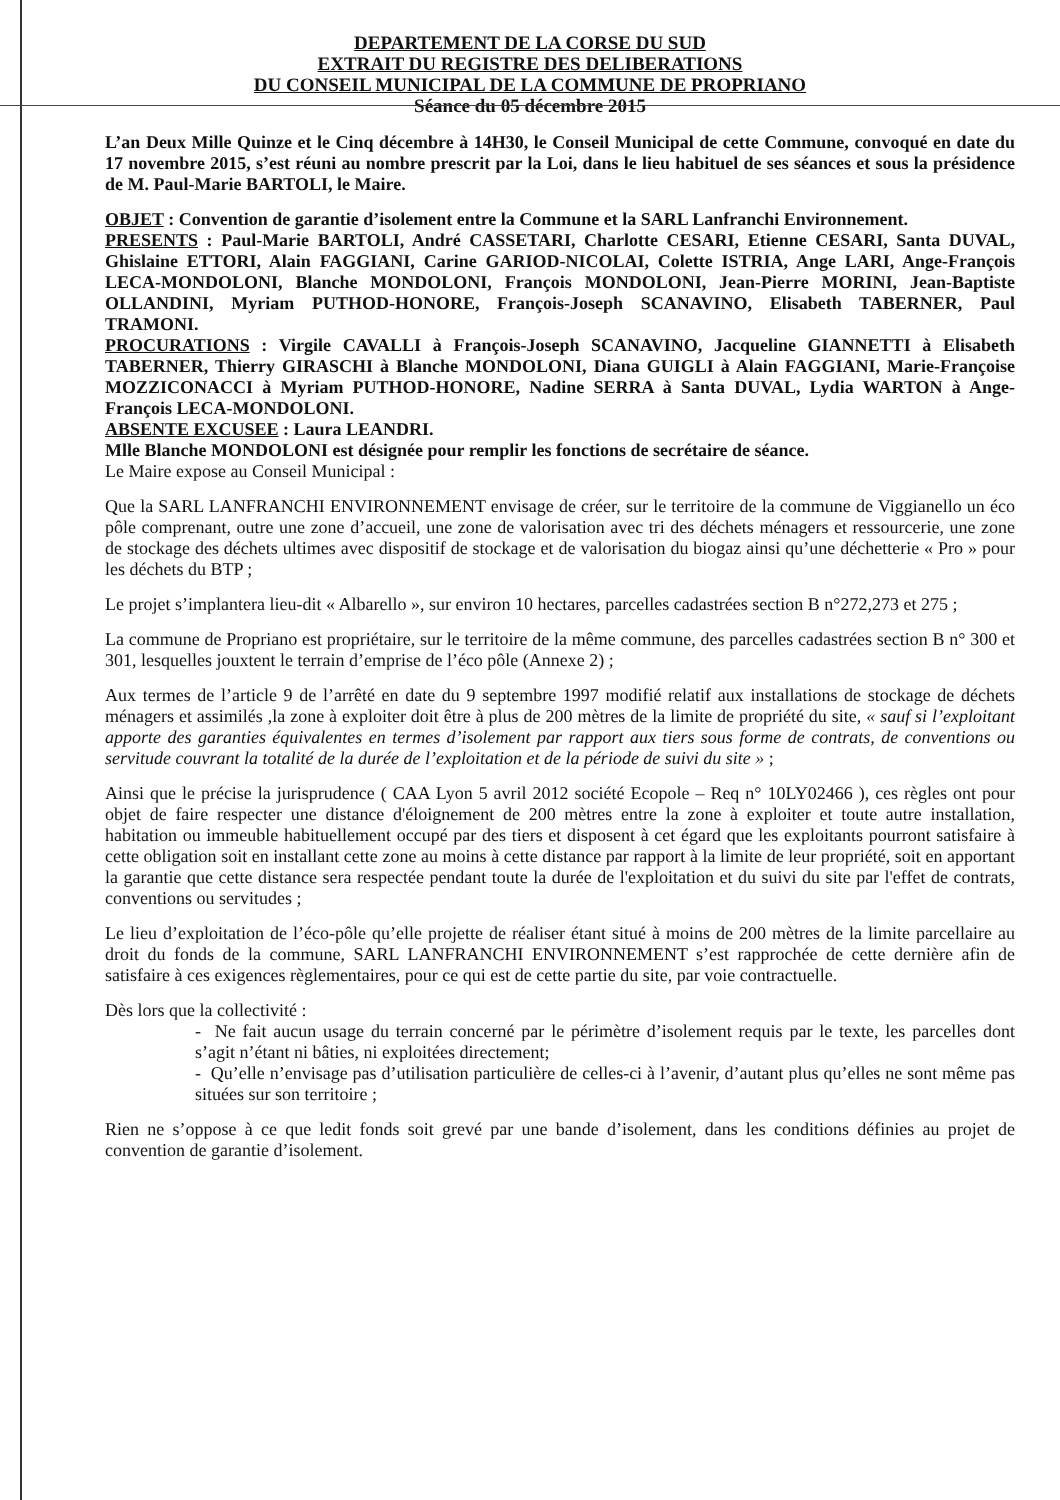DEPARTEMENT DE LA CORSE DU SUD
EXTRAIT DU REGISTRE DES DELIBERATIONS
DU CONSEIL MUNICIPAL DE LA COMMUNE DE PROPRIANO
Séance du 05 décembre 2015
L’an Deux Mille Quinze et le Cinq décembre à 14H30, le Conseil Municipal de cette Commune, convoqué en date du 17 novembre 2015, s’est réuni au nombre prescrit par la Loi, dans le lieu habituel de ses séances et sous la présidence de M. Paul-Marie BARTOLI, le Maire.
OBJET : Convention de garantie d’isolement entre la Commune et la SARL Lanfranchi Environnement.
PRESENTS : Paul-Marie BARTOLI, André CASSETARI, Charlotte CESARI, Etienne CESARI, Santa DUVAL, Ghislaine ETTORI, Alain FAGGIANI, Carine GARIOD-NICOLAI, Colette ISTRIA, Ange LARI, Ange-François LECA-MONDOLONI, Blanche MONDOLONI, François MONDOLONI, Jean-Pierre MORINI, Jean-Baptiste OLLANDINI, Myriam PUTHOD-HONORE, François-Joseph SCANAVINO, Elisabeth TABERNER, Paul TRAMONI.
PROCURATIONS : Virgile CAVALLI à François-Joseph SCANAVINO, Jacqueline GIANNETTI à Elisabeth TABERNER, Thierry GIRASCHI à Blanche MONDOLONI, Diana GUIGLI à Alain FAGGIANI, Marie-Françoise MOZZICONACCI à Myriam PUTHOD-HONORE, Nadine SERRA à Santa DUVAL, Lydia WARTON à Ange-François LECA-MONDOLONI.
ABSENTE EXCUSEE : Laura LEANDRI.
Mlle Blanche MONDOLONI est désignée pour remplir les fonctions de secrétaire de séance.
Le Maire expose au Conseil Municipal :
Que la SARL LANFRANCHI ENVIRONNEMENT envisage de créer, sur le territoire de la commune de Viggianello un éco pôle comprenant, outre une zone d’accueil, une zone de valorisation avec tri des déchets ménagers et ressourcerie, une zone de stockage des déchets ultimes avec dispositif de stockage et de valorisation du biogaz ainsi qu’une déchetterie « Pro » pour les déchets du BTP ;
Le projet s’implantera lieu-dit « Albarello », sur environ 10 hectares, parcelles cadastrées section B n°272,273 et 275 ;
La commune de Propriano est propriétaire, sur le territoire de la même commune, des parcelles cadastrées section B n° 300 et 301, lesquelles jouxtent le terrain d’emprise de l’éco pôle (Annexe 2) ;
Aux termes de l’article 9 de l’arrêté en date du 9 septembre 1997 modifié relatif aux installations de stockage de déchets ménagers et assimilés ,la zone à exploiter doit être à plus de 200 mètres de la limite de propriété du site, « sauf si l’exploitant apporte des garanties équivalentes en termes d’isolement par rapport aux tiers sous forme de contrats, de conventions ou servitude couvrant la totalité de la durée de l’exploitation et de la période de suivi du site » ;
Ainsi que le précise la jurisprudence ( CAA Lyon 5 avril 2012 société Ecopole – Req n° 10LY02466 ), ces règles ont pour objet de faire respecter une distance d'éloignement de 200 mètres entre la zone à exploiter et toute autre installation, habitation ou immeuble habituellement occupé par des tiers et disposent à cet égard que les exploitants pourront satisfaire à cette obligation soit en installant cette zone au moins à cette distance par rapport à la limite de leur propriété, soit en apportant la garantie que cette distance sera respectée pendant toute la durée de l'exploitation et du suivi du site par l'effet de contrats, conventions ou servitudes ;
Le lieu d’exploitation de l’éco-pôle qu’elle projette de réaliser étant situé à moins de 200 mètres de la limite parcellaire au droit du fonds de la commune, SARL LANFRANCHI ENVIRONNEMENT s’est rapprochée de cette dernière afin de satisfaire à ces exigences règlementaires, pour ce qui est de cette partie du site, par voie contractuelle.
Dès lors que la collectivité :
- Ne fait aucun usage du terrain concerné par le périmètre d’isolement requis par le texte, les parcelles dont s’agit n’étant ni bâties, ni exploitées directement;
- Qu’elle n’envisage pas d’utilisation particulière de celles-ci à l’avenir, d’autant plus qu’elles ne sont même pas situées sur son territoire ;
Rien ne s’oppose à ce que ledit fonds soit grevé par une bande d’isolement, dans les conditions définies au projet de convention de garantie d’isolement.